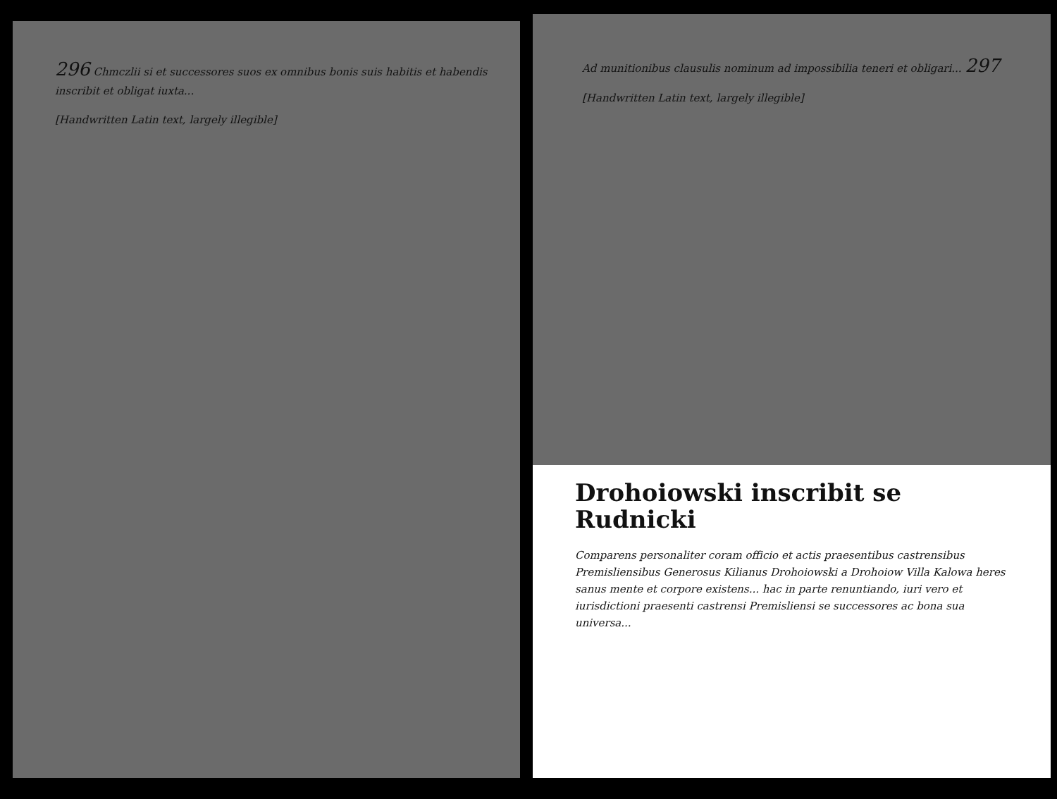296 Chmczlii si et successores suos ex omnibus bonis suis habitis et habendis inscribit et obligat iuxta...
[Handwritten Latin text, largely illegible]
Ad munitionibus clausulis nominum ad impossibilia teneri et obligari... 297
[Handwritten Latin text, largely illegible]
Drohoiowski inscribit se Rudnicki
Comparens personaliter coram officio et actis praesentibus castrensibus Premisliensibus Generosus Kilianus Drohoiowski a Drohoiow Villa Kalowa heres sanus mente et corpore existens... hac in parte renuntiando, iuri vero et iurisdictioni praesenti castrensi Premisliensi se successores ac bona sua universa...